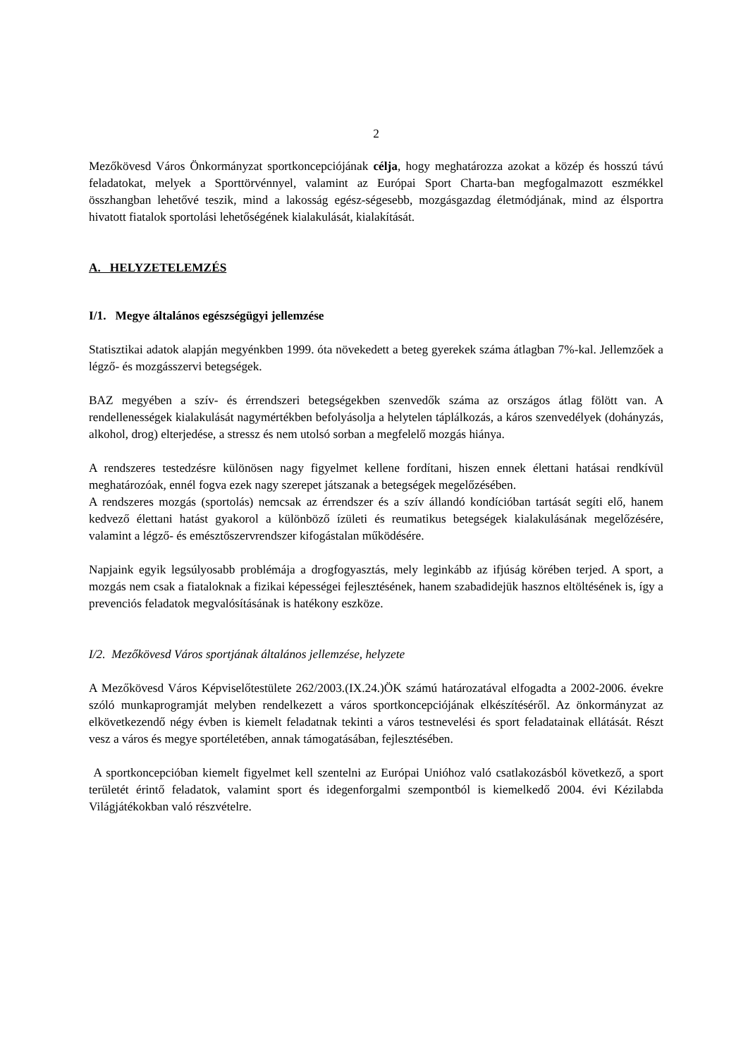2
Mezőkövesd Város Önkormányzat sportkoncepciójának célja, hogy meghatározza azokat a közép és hosszú távú feladatokat, melyek a Sporttörvénnyel, valamint az Európai Sport Charta-ban megfogalmazott eszmékkel összhangban lehetővé teszik, mind a lakosság egész-ségesebb, mozgásgazdag életmódjának, mind az élsportra hivatott fiatalok sportolási lehetőségének kialakulását, kialakítását.
A. HELYZETELEMZÉS
I/1. Megye általános egészségügyi jellemzése
Statisztikai adatok alapján megyénkben 1999. óta növekedett a beteg gyerekek száma átlagban 7%-kal. Jellemzőek a légző- és mozgásszervi betegségek.
BAZ megyében a szív- és érrendszeri betegségekben szenvedők száma az országos átlag fölött van. A rendellenességek kialakulását nagymértékben befolyásolja a helytelen táplálkozás, a káros szenvedélyek (dohányzás, alkohol, drog) elterjedése, a stressz és nem utolsó sorban a megfelelő mozgás hiánya.
A rendszeres testedzésre különösen nagy figyelmet kellene fordítani, hiszen ennek élettani hatásai rendkívül meghatározóak, ennél fogva ezek nagy szerepet játszanak a betegségek megelőzésében.
A rendszeres mozgás (sportolás) nemcsak az érrendszer és a szív állandó kondícióban tartását segíti elő, hanem kedvező élettani hatást gyakorol a különböző ízületi és reumatikus betegségek kialakulásának megelőzésére, valamint a légző- és emésztőszervrendszer kifogástalan működésére.
Napjaink egyik legsúlyosabb problémája a drogfogyasztás, mely leginkább az ifjúság körében terjed. A sport, a mozgás nem csak a fiataloknak a fizikai képességei fejlesztésének, hanem szabadidejük hasznos eltöltésének is, így a prevenciós feladatok megvalósításának is hatékony eszköze.
I/2. Mezőkövesd Város sportjának általános jellemzése, helyzete
A Mezőkövesd Város Képviselőtestülete 262/2003.(IX.24.)ÖK számú határozatával elfogadta a 2002-2006. évekre szóló munkaprogramját melyben rendelkezett a város sportkoncepciójának elkészítéséről. Az önkormányzat az elkövetkezendő négy évben is kiemelt feladatnak tekinti a város testnevelési és sport feladatainak ellátását. Részt vesz a város és megye sportéletében, annak támogatásában, fejlesztésében.
A sportkoncepcióban kiemelt figyelmet kell szentelni az Európai Unióhoz való csatlakozásból következő, a sport területét érintő feladatok, valamint sport és idegenforgalmi szempontból is kiemelkedő 2004. évi Kézilabda Világjátékokban való részvételre.